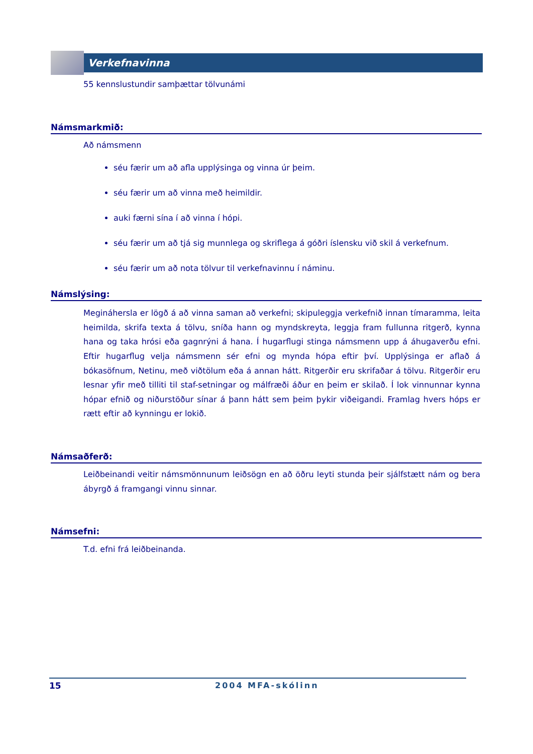Verkefnavinna
55 kennslustundir samþættar tölvunámi
Námsmarkmið:
Að námsmenn
séu færir um að afla upplýsinga og vinna úr þeim.
séu færir um að vinna með heimildir.
auki færni sína í að vinna í hópi.
séu færir um að tjá sig munnlega og skriflega á góðri íslensku við skil á verkefnum.
séu færir um að nota tölvur til verkefnavinnu í náminu.
Námslýsing:
Megináhersla er lögð á að vinna saman að verkefni; skipuleggja verkefnið innan tímaramma, leita heimilda, skrifa texta á tölvu, sníða hann og myndskreyta, leggja fram fullunna ritgerð, kynna hana og taka hrósi eða gagnrýni á hana. Í hugarflugi stinga námsmenn upp á áhugaverðu efni. Eftir hugarflug velja námsmenn sér efni og mynda hópa eftir því. Upplýsinga er aflað á bókasöfnum, Netinu, með viðtölum eða á annan hátt. Ritgerðir eru skrifaðar á tölvu. Ritgerðir eru lesnar yfir með tilliti til staf-setningar og málfræði áður en þeim er skilað. Í lok vinnunnar kynna hópar efnið og niðurstöður sínar á þann hátt sem þeim þykir viðeigandi. Framlag hvers hóps er rætt eftir að kynningu er lokið.
Námsaðferð:
Leiðbeinandi veitir námsmönnunum leiðsögn en að öðru leyti stunda þeir sjálfstætt nám og bera ábyrgð á framgangi vinnu sinnar.
Námsefni:
T.d. efni frá leiðbeinanda.
15 2004 MFA-skólinn